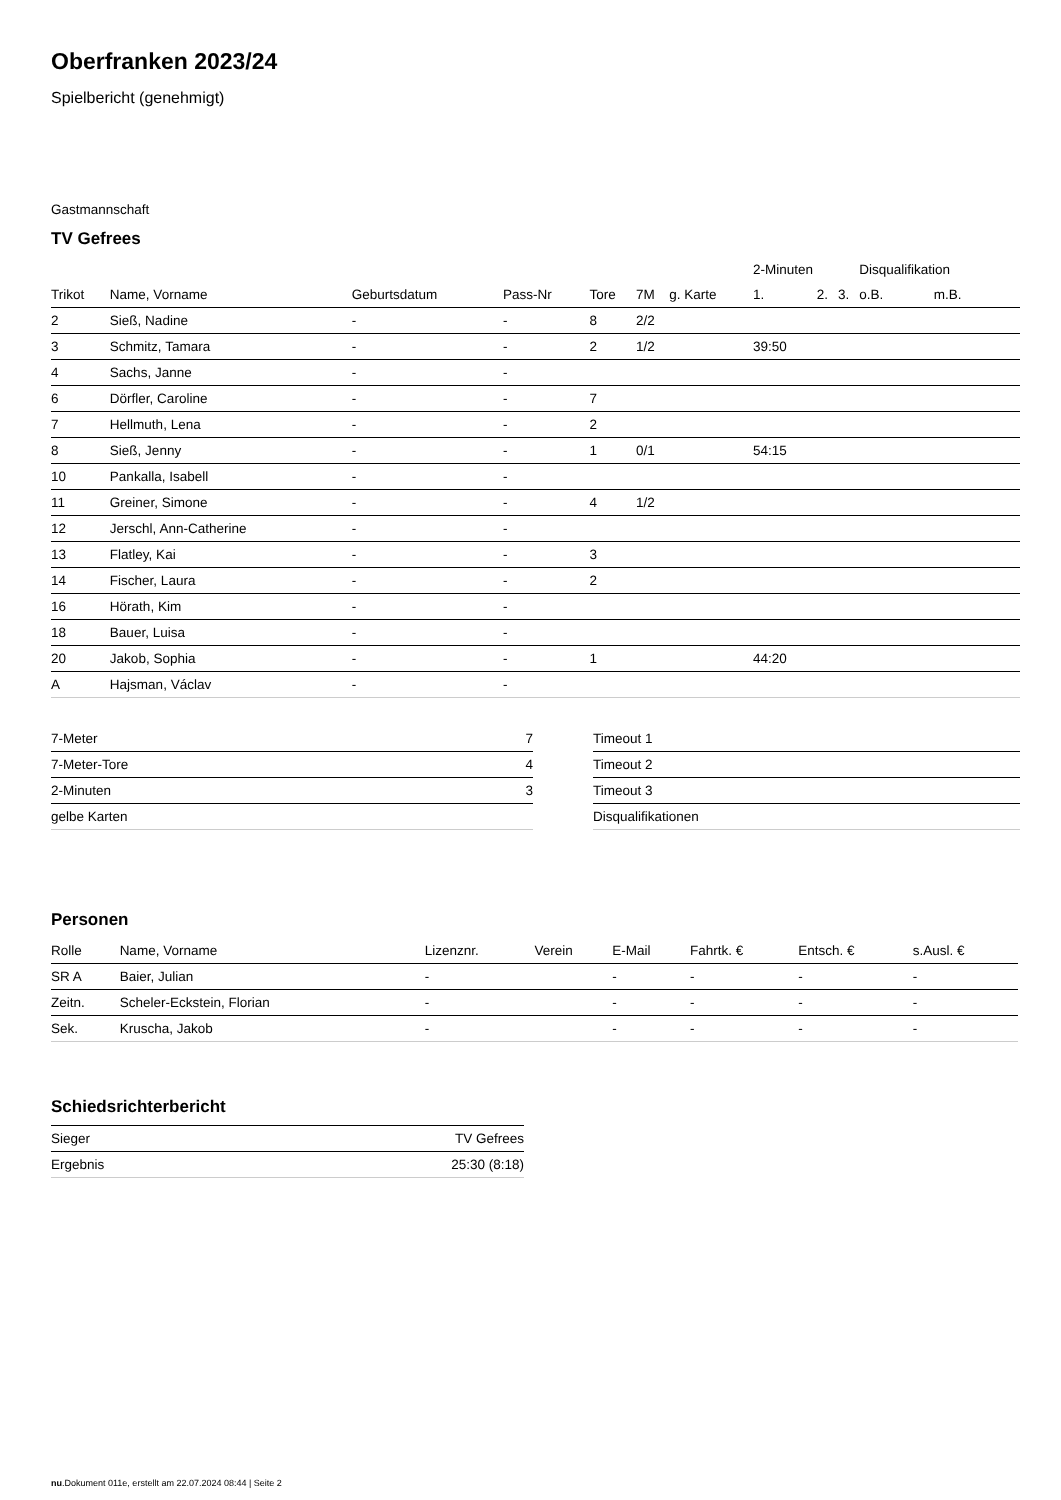Oberfranken 2023/24
Spielbericht (genehmigt)
Gastmannschaft
TV Gefrees
| | | | | | | | 2-Minuten | | | Disqualifikation | |
| --- | --- | --- | --- | --- | --- | --- | --- | --- | --- | --- | --- |
| Trikot | Name, Vorname | Geburtsdatum | Pass-Nr | Tore | 7M | g. Karte | 1. | 2. | 3. | o.B. | m.B. |
| 2 | Sieß, Nadine | - | - | 8 | 2/2 | | | | | | |
| 3 | Schmitz, Tamara | - | - | 2 | 1/2 | | 39:50 | | | | |
| 4 | Sachs, Janne | - | - | | | | | | | | |
| 6 | Dörfler, Caroline | - | - | 7 | | | | | | | |
| 7 | Hellmuth, Lena | - | - | 2 | | | | | | | |
| 8 | Sieß, Jenny | - | - | 1 | 0/1 | | 54:15 | | | | |
| 10 | Pankalla, Isabell | - | - | | | | | | | | |
| 11 | Greiner, Simone | - | - | 4 | 1/2 | | | | | | |
| 12 | Jerschl, Ann-Catherine | - | - | | | | | | | | |
| 13 | Flatley, Kai | - | - | 3 | | | | | | | |
| 14 | Fischer, Laura | - | - | 2 | | | | | | | |
| 16 | Hörath, Kim | - | - | | | | | | | | |
| 18 | Bauer, Luisa | - | - | | | | | | | | |
| 20 | Jakob, Sophia | - | - | 1 | | | 44:20 | | | | |
| A | Hajsman, Václav | - | - | | | | | | | | |
| 7-Meter | 7 |
| 7-Meter-Tore | 4 |
| 2-Minuten | 3 |
| gelbe Karten | |
| Timeout 1 |
| Timeout 2 |
| Timeout 3 |
| Disqualifikationen |
Personen
| Rolle | Name, Vorname | Lizenznr. | Verein | E-Mail | Fahrtk. € | Entsch. € | s.Ausl. € |
| --- | --- | --- | --- | --- | --- | --- | --- |
| SR A | Baier, Julian | - | | - | - | - | - |
| Zeitn. | Scheler-Eckstein, Florian | - | | - | - | - | - |
| Sek. | Kruscha, Jakob | - | | - | - | - | - |
Schiedsrichterbericht
| Sieger | TV Gefrees |
| Ergebnis | 25:30 (8:18) |
nu.Dokument 011e, erstellt am 22.07.2024 08:44 | Seite 2